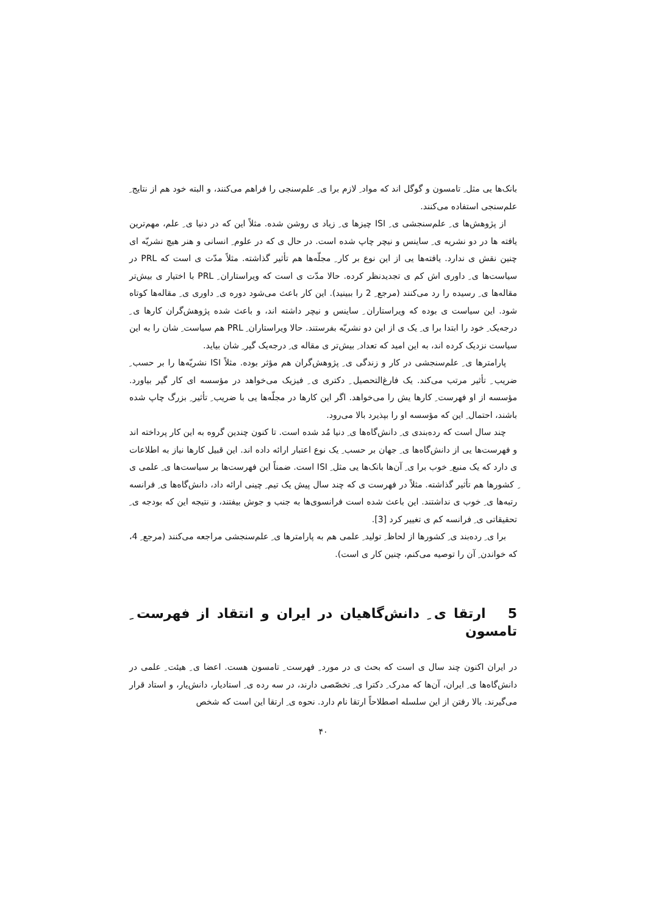بانک‌ها یی مثل ِ تامسون و گوگل اند که مواد ِ لازم برا ی ِ علم‌سنجی را فراهم می‌کنند، و البته خود هم از نتایج ِ علم‌سنجی استفاده می‌کنند.
از پژوهش‌ها ی ِ علم‌سنجشی ی ِ ISI چیزها ی ِ زیاد ی روشن شده. مثلاً این که در دنیا ی ِ علم، مهم‌ترین یافته ها در دو نشریه ی ِ ساینس و نیچر چاپ شده است. در حال ی که در علوم ِ انسانی و هنر هیچ نشریّه ای چنین نقش ی ندارد. یافته‌ها یی از این نوع بر کار ِ مجلّه‌ها هم تأثیر گذاشته. مثلاً مدّت ی است که PRL در سیاست‌ها ی ِ داوری اش کم ی تجدیدنظر کرده. حالا مدّت ی است که ویراستاران ِ PRL با اختیار ی بیش‌تر مقاله‌ها ی ِ رسیده را رد می‌کنند (مرجع ِ 2 را ببینید). این کار باعث می‌شود دوره ی ِ داوری ی ِ مقاله‌ها کوتاه شود. این سیاست ی بوده که ویراستاران ِ ساینس و نیچر داشته اند، و باعث شده پژوهش‌گران کارها ی ِ درجه‌یک ِ خود را ابتدا برا ی ِ یک ی از این دو نشریّه بفرستند. حالا ویراستاران ِ PRL هم سیاست ِ شان را به این سیاست نزدیک کرده اند، به این امید که تعداد ِ بیش‌تر ی مقاله ی ِ درجه‌یک گیر ِ شان بیاید.
پارامترها ی ِ علم‌سنجشی در کار و زندگی ی ِ پژوهش‌گران هم مؤثر بوده. مثلاً ISI نشریّه‌ها را بر حسب ِ ضریب ِ تأثیر مرتب می‌کند. یک فارغ‌التحصیل ِ دکتری ی ِ فیزیک می‌خواهد در مؤسسه ای کار گیر بیاورد. مؤسسه از او فهرست ِ کارها یش را می‌خواهد. اگر این کارها در مجلّه‌ها یی با ضریب ِ تأثیر ِ بزرگ چاپ شده باشند، احتمال ِ این که مؤسسه او را بپذیرد بالا می‌رود.
چند سال است که رده‌بندی ی ِ دانش‌گاه‌ها ی ِ دنیا مُد شده است. تا کنون چندین گروه به این کار پرداخته اند و فهرست‌ها یی از دانش‌گاه‌ها ی ِ جهان بر حسب ِ یک نوع اعتبار ارائه داده اند. این قبیل کارها نیاز به اطلاعات ی دارد که یک منبع ِ خوب برا ی ِ آن‌ها بانک‌ها یی مثل ِ ISI است. ضمناً این فهرست‌ها بر سیاست‌ها ی ِ علمی ی ِ کشورها هم تأثیر گذاشته. مثلاً در فهرست ی که چند سال پیش یک تیم ِ چینی ارائه داد، دانش‌گاه‌ها ی ِ فرانسه رتبه‌ها ی ِ خوب ی نداشتند. این باعث شده است فرانسوی‌ها به جنب و جوش بیفتند، و نتیجه این که بودجه ی ِ تحقیقاتی ی ِ فرانسه کم ی تغییر کرد [3].
برا ی ِ رده‌بند ی ِ کشورها از لحاظ ِ تولید ِ علمی هم به پارامترها ی ِ علم‌سنجشی مراجعه می‌کنند (مرجع ِ 4، که خواندن ِ آن را توصیه می‌کنم، چنین کار ی است).
5 ارتقا ی ِ دانش‌گاهیان در ایران و انتقاد از فهرست ِ تامسون
در ایران اکنون چند سال ی است که بحث ی در مورد ِ فهرست ِ تامسون هست. اعضا ی ِ هیئت ِ علمی در دانش‌گاه‌ها ی ِ ایران، آن‌ها که مدرک ِ دکترا ی ِ تخصّصی دارند، در سه رده ی ِ استادیار، دانش‌یار، و استاد قرار می‌گیرند. بالا رفتن از این سلسله اصطلاحاً ارتقا نام دارد. نحوه ی ِ ارتقا این است که شخص
۴۰